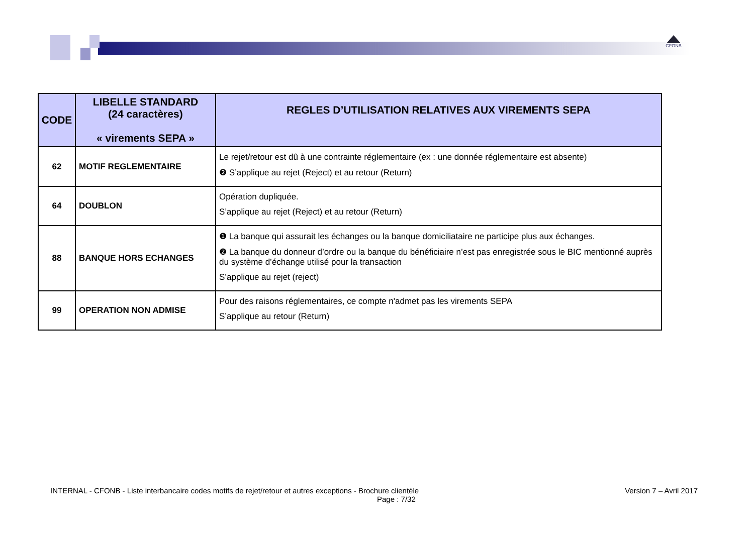CFONB
| CODE | LIBELLE STANDARD (24 caractères) « virements SEPA » | REGLES D’UTILISATION RELATIVES AUX VIREMENTS SEPA |
| --- | --- | --- |
| 62 | MOTIF REGLEMENTAIRE | Le rejet/retour est dû à une contrainte réglementaire (ex : une donnée réglementaire est absente) ❷ S’applique au rejet (Reject) et au retour (Return) |
| 64 | DOUBLON | Opération dupliquée. S’applique au rejet (Reject) et au retour (Return) |
| 88 | BANQUE HORS ECHANGES | ❶ La banque qui assurait les échanges ou la banque domiciliataire ne participe plus aux échanges. ❷ La banque du donneur d’ordre ou la banque du bénéficiaire n’est pas enregistrée sous le BIC mentionné auprès du système d’échange utilisé pour la transaction S’applique au rejet (reject) |
| 99 | OPERATION NON ADMISE | Pour des raisons réglementaires, ce compte n'admet pas les virements SEPA S’applique au retour (Return) |
INTERNAL - CFONB - Liste interbancaire codes motifs de rejet/retour et autres exceptions - Brochure clientèle Version 7 – Avril 2017
Page : 7/32